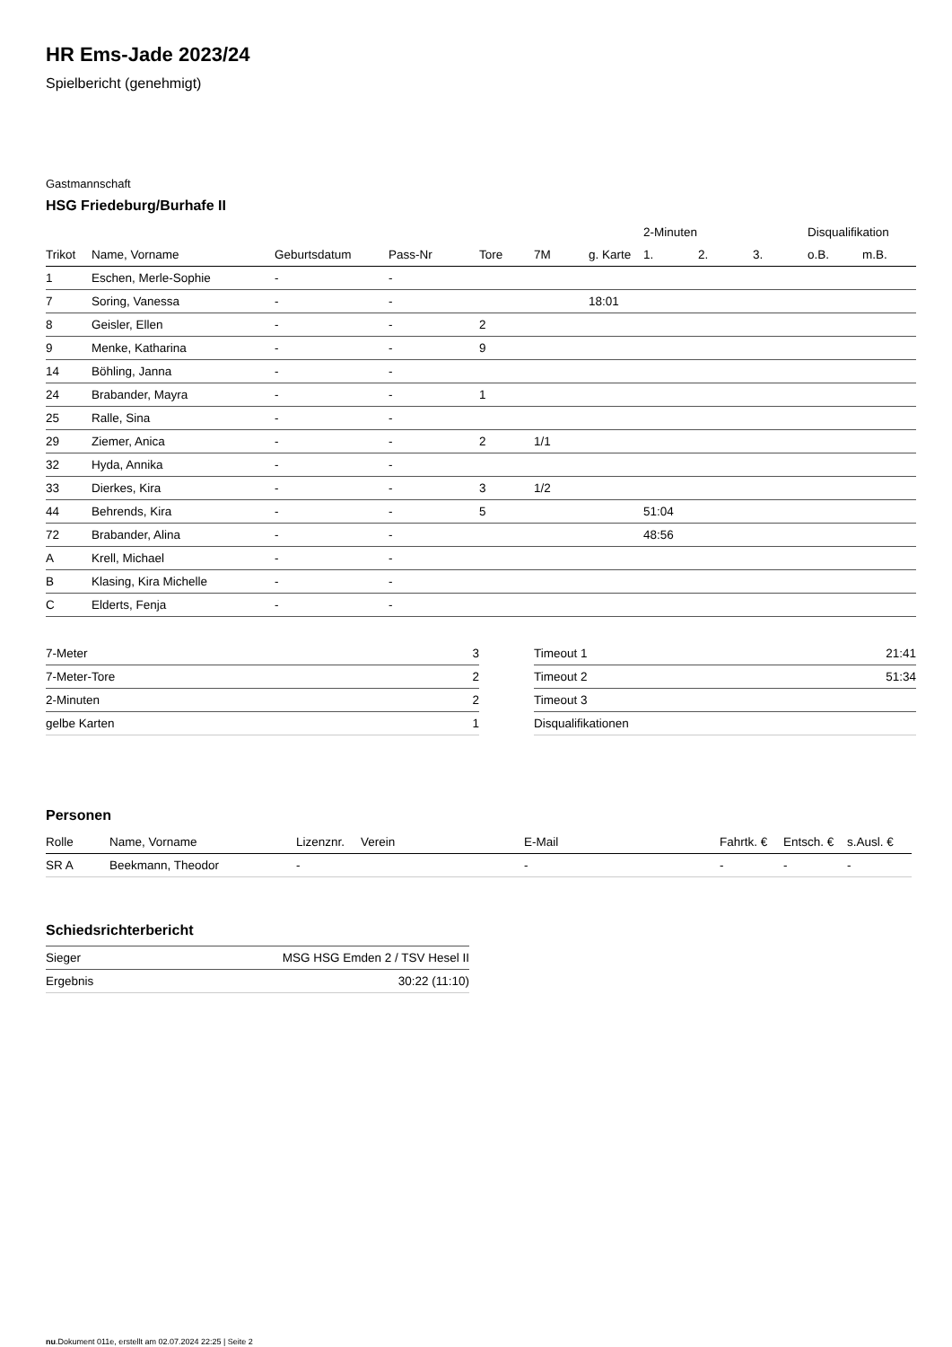HR Ems-Jade 2023/24
Spielbericht (genehmigt)
Gastmannschaft
HSG Friedeburg/Burhafe II
| | | | | | | | 2-Minuten | | | Disqualifikation | |
| --- | --- | --- | --- | --- | --- | --- | --- | --- | --- | --- | --- |
| Trikot | Name, Vorname | Geburtsdatum | Pass-Nr | Tore | 7M | g. Karte | 1. | 2. | 3. | o.B. | m.B. |
| 1 | Eschen, Merle-Sophie | - | - | | | | | | | | |
| 7 | Soring, Vanessa | - | - | | | 18:01 | | | | | |
| 8 | Geisler, Ellen | - | - | 2 | | | | | | | |
| 9 | Menke, Katharina | - | - | 9 | | | | | | | |
| 14 | Böhling, Janna | - | - | | | | | | | | |
| 24 | Brabander, Mayra | - | - | 1 | | | | | | | |
| 25 | Ralle, Sina | - | - | | | | | | | | |
| 29 | Ziemer, Anica | - | - | 2 | 1/1 | | | | | | |
| 32 | Hyda, Annika | - | - | | | | | | | | |
| 33 | Dierkes, Kira | - | - | 3 | 1/2 | | | | | | |
| 44 | Behrends, Kira | - | - | 5 | | | 51:04 | | | | |
| 72 | Brabander, Alina | - | - | | | | 48:56 | | | | |
| A | Krell, Michael | - | - | | | | | | | | |
| B | Klasing, Kira Michelle | - | - | | | | | | | | |
| C | Elderts, Fenja | - | - | | | | | | | | |
| 7-Meter | 3 |
| 7-Meter-Tore | 2 |
| 2-Minuten | 2 |
| gelbe Karten | 1 |
| Timeout 1 | 21:41 |
| Timeout 2 | 51:34 |
| Timeout 3 | |
| Disqualifikationen | |
Personen
| Rolle | Name, Vorname | Lizenznr. | Verein | E-Mail | Fahrtk. € | Entsch. € | s.Ausl. € |
| --- | --- | --- | --- | --- | --- | --- | --- |
| SR A | Beekmann, Theodor | - | | - | - | - | - |
Schiedsrichterbericht
| Sieger | MSG HSG Emden 2 / TSV Hesel II |
| Ergebnis | 30:22 (11:10) |
nu.Dokument 011e, erstellt am 02.07.2024 22:25 | Seite 2